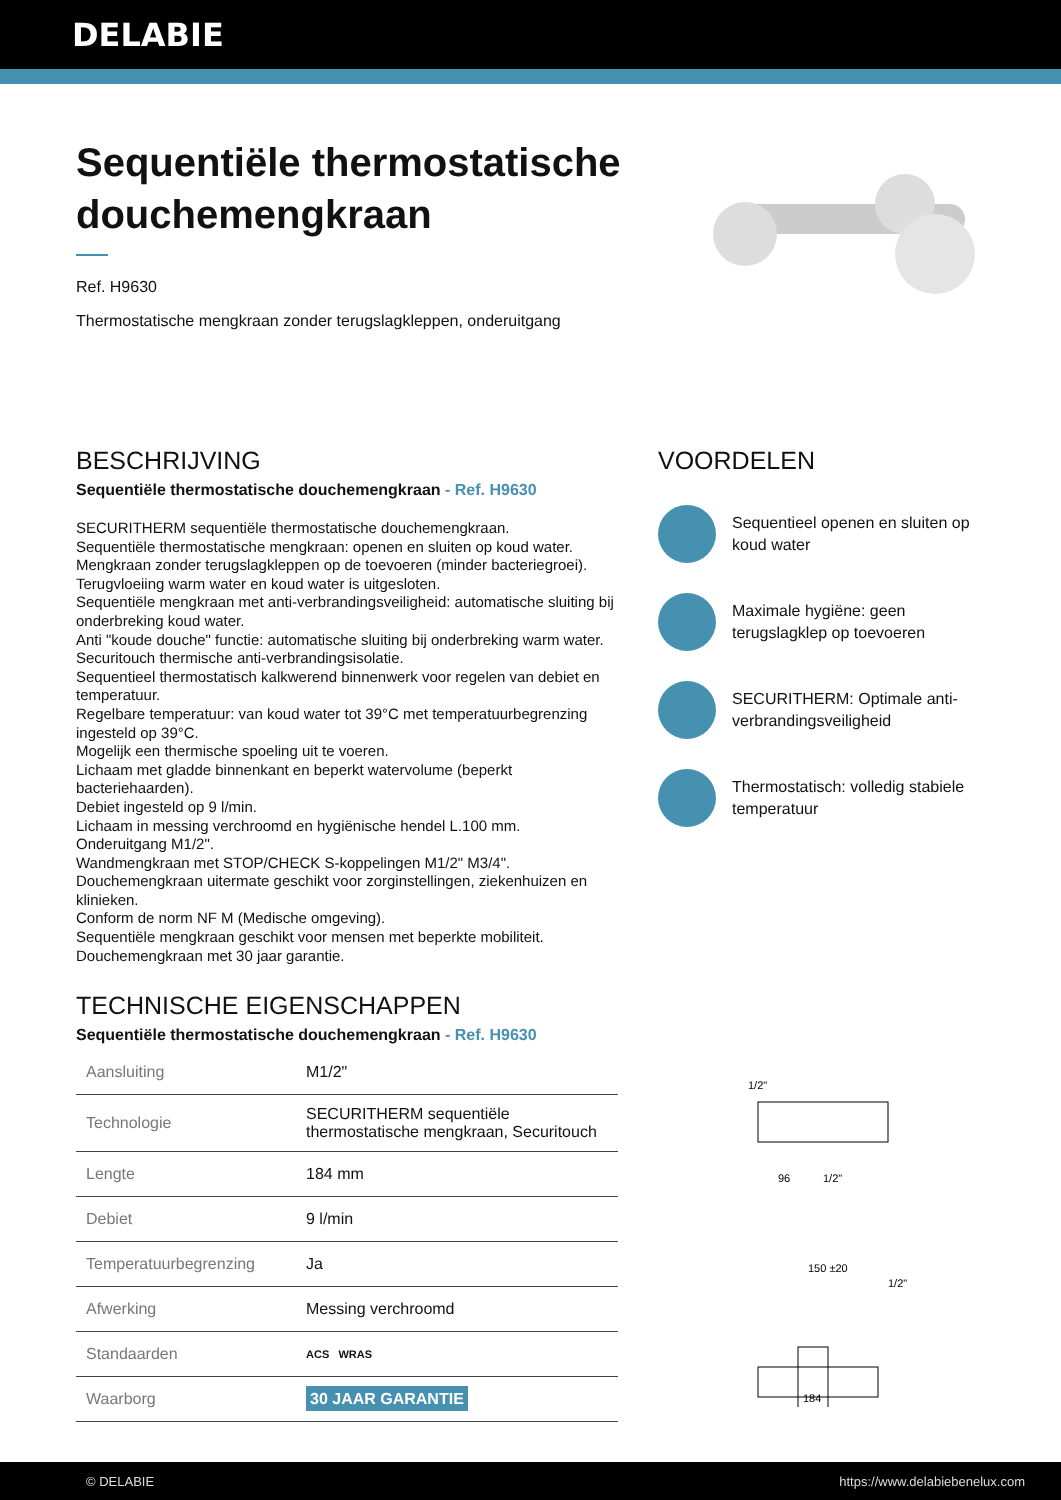DELABIE
Sequentiële thermostatische douchemengkraan
Ref. H9630
Thermostatische mengkraan zonder terugslagkleppen, onderuitgang
BESCHRIJVING
Sequentiële thermostatische douchemengkraan - Ref. H9630
SECURITHERM sequentiële thermostatische douchemengkraan.
Sequentiële thermostatische mengkraan: openen en sluiten op koud water.
Mengkraan zonder terugslagkleppen op de toevoeren (minder bacteriegroei).
Terugvloeiing warm water en koud water is uitgesloten.
Sequentiële mengkraan met anti-verbrandingsveiligheid: automatische sluiting bij onderbreking koud water.
Anti "koude douche" functie: automatische sluiting bij onderbreking warm water.
Securitouch thermische anti-verbrandingsisolatie.
Sequentieel thermostatisch kalkwerend binnenwerk voor regelen van debiet en temperatuur.
Regelbare temperatuur: van koud water tot 39°C met temperatuurbegrenzing ingesteld op 39°C.
Mogelijk een thermische spoeling uit te voeren.
Lichaam met gladde binnenkant en beperkt watervolume (beperkt bacteriehaarden).
Debiet ingesteld op 9 l/min.
Lichaam in messing verchroomd en hygiënische hendel L.100 mm.
Onderuitgang M1/2".
Wandmengkraan met STOP/CHECK S-koppelingen M1/2" M3/4".
Douchemengkraan uitermate geschikt voor zorginstellingen, ziekenhuizen en klinieken.
Conform de norm NF M (Medische omgeving).
Sequentiële mengkraan geschikt voor mensen met beperkte mobiliteit.
Douchemengkraan met 30 jaar garantie.
TECHNISCHE EIGENSCHAPPEN
Sequentiële thermostatische douchemengkraan - Ref. H9630
| Aansluiting | M1/2" |
| Technologie | SECURITHERM sequentiële thermostatische mengkraan, Securitouch |
| Lengte | 184 mm |
| Debiet | 9 l/min |
| Temperatuurbegrenzing | Ja |
| Afwerking | Messing verchroomd |
| Standaarden | ACS WRAS |
| Waarborg | 30 JAAR GARANTIE |
VOORDELEN
Sequentieel openen en sluiten op koud water
Maximale hygiëne: geen terugslagklep op toevoeren
SECURITHERM: Optimale anti-verbrandingsveiligheid
Thermostatisch: volledig stabiele temperatuur
1/2"
96
1/2"
150 ±20
1/2"
184
© DELABIE https://www.delabiebenelux.com